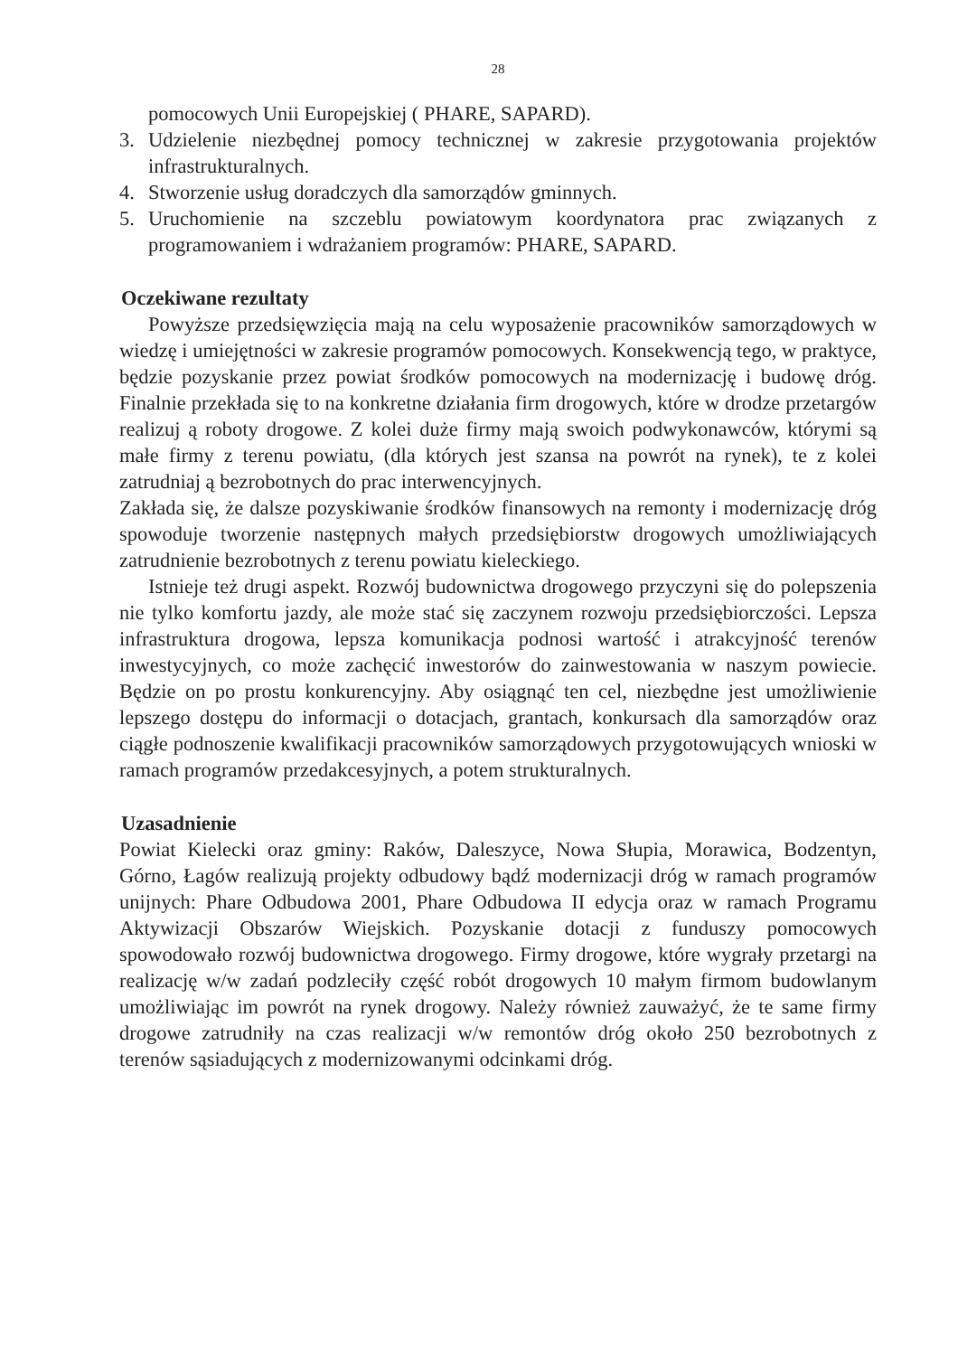28
pomocowych Unii Europejskiej ( PHARE, SAPARD).
3. Udzielenie niezbędnej pomocy technicznej w zakresie przygotowania projektów infrastrukturalnych.
4. Stworzenie usług doradczych dla samorządów gminnych.
5. Uruchomienie na szczeblu powiatowym koordynatora prac związanych z programowaniem i wdrażaniem programów: PHARE, SAPARD.
Oczekiwane rezultaty
Powyższe przedsięwzięcia mają na celu wyposażenie pracowników samorządowych w wiedzę i umiejętności w zakresie programów pomocowych. Konsekwencją tego, w praktyce, będzie pozyskanie przez powiat środków pomocowych na modernizację i budowę dróg. Finalnie przekłada się to na konkretne działania firm drogowych, które w drodze przetargów realizuj ą roboty drogowe. Z kolei duże firmy mają swoich podwykonawców, którymi są małe firmy z terenu powiatu, (dla których jest szansa na powrót na rynek), te z kolei zatrudniaj ą bezrobotnych do prac interwencyjnych.
Zakłada się, że dalsze pozyskiwanie środków finansowych na remonty i modernizację dróg spowoduje tworzenie następnych małych przedsiębiorstw drogowych umożliwiających zatrudnienie bezrobotnych z terenu powiatu kieleckiego.
Istnieje też drugi aspekt. Rozwój budownictwa drogowego przyczyni się do polepszenia nie tylko komfortu jazdy, ale może stać się zaczynem rozwoju przedsiębiorczości. Lepsza infrastruktura drogowa, lepsza komunikacja podnosi wartość i atrakcyjność terenów inwestycyjnych, co może zachęcić inwestorów do zainwestowania w naszym powiecie. Będzie on po prostu konkurencyjny. Aby osiągnąć ten cel, niezbędne jest umożliwienie lepszego dostępu do informacji o dotacjach, grantach, konkursach dla samorządów oraz ciągłe podnoszenie kwalifikacji pracowników samorządowych przygotowujących wnioski w ramach programów przedakcesyjnych, a potem strukturalnych.
Uzasadnienie
Powiat Kielecki oraz gminy: Raków, Daleszyce, Nowa Słupia, Morawica, Bodzentyn, Górno, Łagów realizują projekty odbudowy bądź modernizacji dróg w ramach programów unijnych: Phare Odbudowa 2001, Phare Odbudowa II edycja oraz w ramach Programu Aktywizacji Obszarów Wiejskich. Pozyskanie dotacji z funduszy pomocowych spowodowało rozwój budownictwa drogowego. Firmy drogowe, które wygrały przetargi na realizację w/w zadań podzleciły część robót drogowych 10 małym firmom budowlanym umożliwiając im powrót na rynek drogowy. Należy również zauważyć, że te same firmy drogowe zatrudniły na czas realizacji w/w remontów dróg około 250 bezrobotnych z terenów sąsiadujących z modernizowanymi odcinkami dróg.